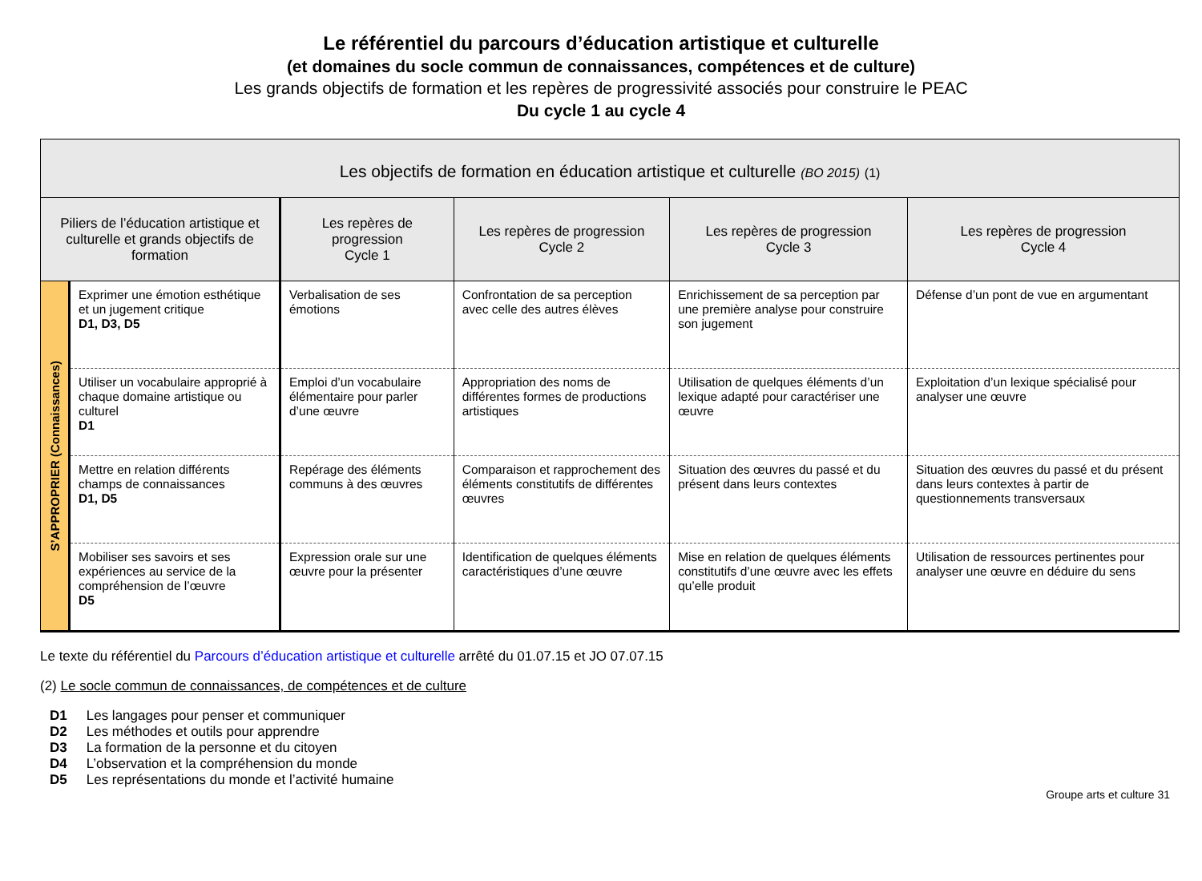Le référentiel du parcours d’éducation artistique et culturelle
(et domaines du socle commun de connaissances, compétences et de culture)
Les grands objectifs de formation et les repères de progressivité associés pour construire le PEAC
Du cycle 1 au cycle 4
| Les objectifs de formation en éducation artistique et culturelle (BO 2015) (1) | | | | | |
| --- | --- | --- | --- | --- | --- |
| Piliers de l’éducation artistique et culturelle et grands objectifs de formation | | Les repères de progression Cycle 1 | Les repères de progression Cycle 2 | Les repères de progression Cycle 3 | Les repères de progression Cycle 4 |
| S’APPROPRIER (Connaissances) | Exprimer une émotion esthétique et un jugement critique D1, D3, D5 | Verbalisation de ses émotions | Confrontation de sa perception avec celle des autres élèves | Enrichissement de sa perception par une première analyse pour construire son jugement | Défense d’un pont de vue en argumentant |
| | Utiliser un vocabulaire approprié à chaque domaine artistique ou culturel D1 | Emploi d’un vocabulaire élémentaire pour parler d’une œuvre | Appropriation des noms de différentes formes de productions artistiques | Utilisation de quelques éléments d’un lexique adapté pour caractériser une œuvre | Exploitation d’un lexique spécialisé pour analyser une œuvre |
| | Mettre en relation différents champs de connaissances D1, D5 | Repérage des éléments communs à des œuvres | Comparaison et rapprochement des éléments constitutifs de différentes œuvres | Situation des œuvres du passé et du présent dans leurs contextes | Situation des œuvres du passé et du présent dans leurs contextes à partir de questionnements transversaux |
| | Mobiliser ses savoirs et ses expériences au service de la compréhension de l’œuvre D5 | Expression orale sur une œuvre pour la présenter | Identification de quelques éléments caractéristiques d’une œuvre | Mise en relation de quelques éléments constitutifs d’une œuvre avec les effets qu’elle produit | Utilisation de ressources pertinentes pour analyser une œuvre en déduire du sens |
Le texte du référentiel du Parcours d’éducation artistique et culturelle arrêté du 01.07.15 et JO 07.07.15
(2) Le socle commun de connaissances, de compétences et de culture
| D1 | Les langages pour penser et communiquer |
| D2 | Les méthodes et outils pour apprendre |
| D3 | La formation de la personne et du citoyen |
| D4 | L’observation et la compréhension du monde |
| D5 | Les représentations du monde et l’activité humaine |
Groupe arts et culture 31